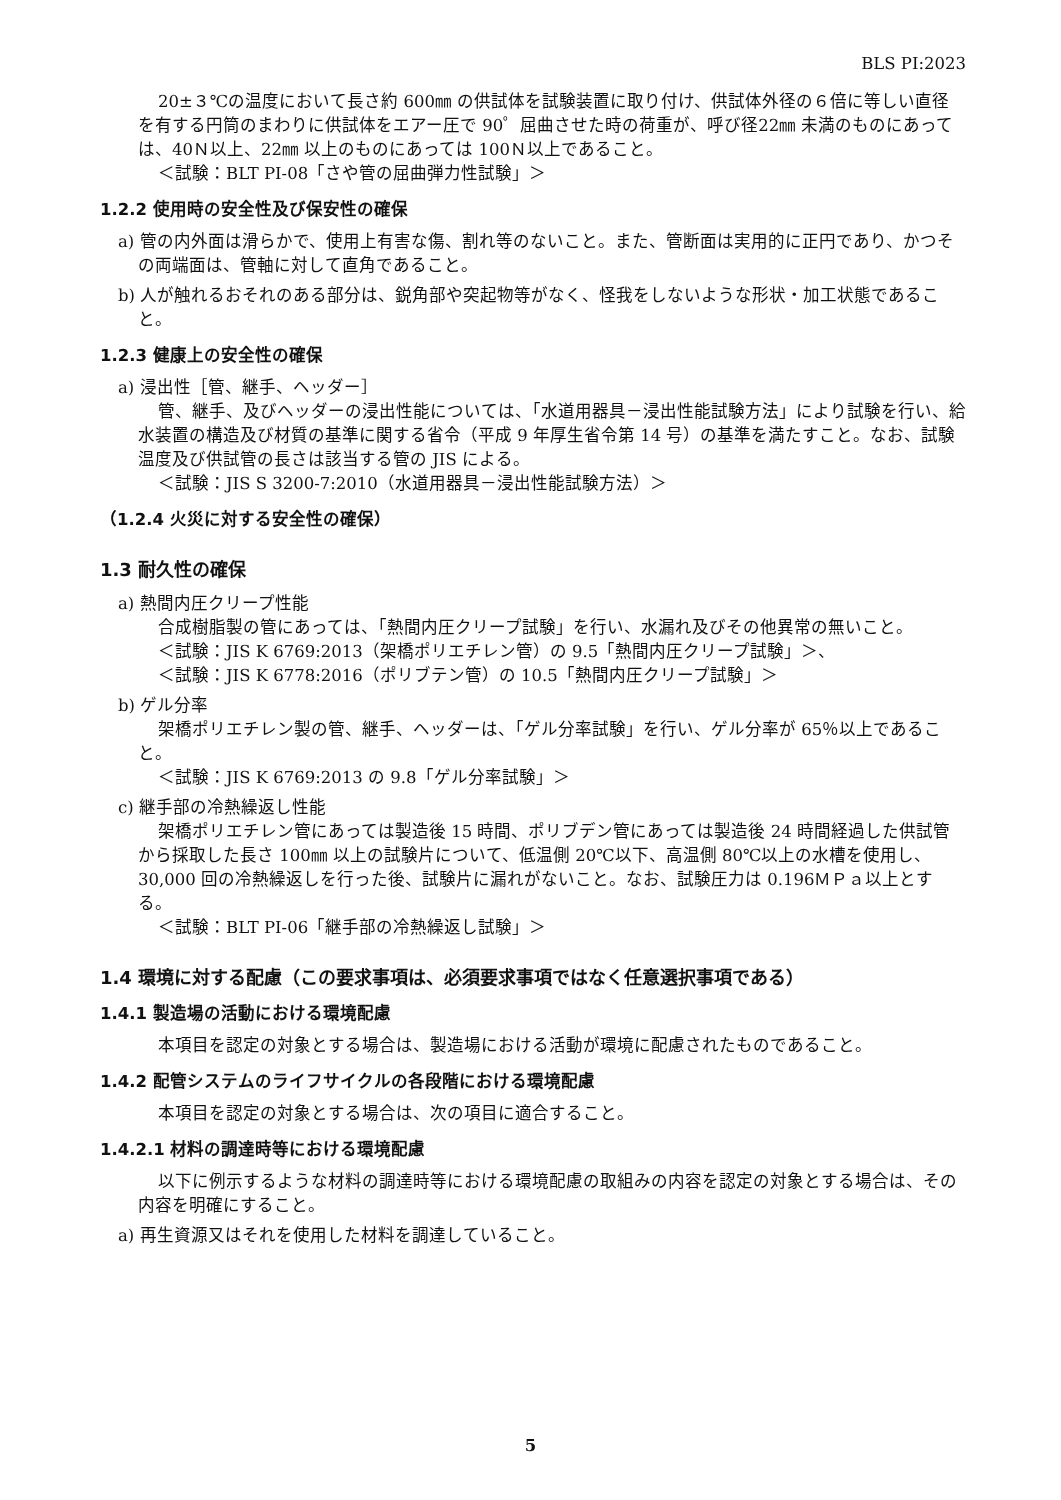BLS PI:2023
20±３℃の温度において長さ約 600㎜ の供試体を試験装置に取り付け、供試体外径の６倍に等しい直径を有する円筒のまわりに供試体をエアー圧で 90゜屈曲させた時の荷重が、呼び径22㎜ 未満のものにあっては、40Ｎ以上、22㎜ 以上のものにあっては 100Ｎ以上であること。
＜試験：BLT PI-08「さや管の屈曲弾力性試験」＞
1.2.2 使用時の安全性及び保安性の確保
a) 管の内外面は滑らかで、使用上有害な傷、割れ等のないこと。また、管断面は実用的に正円であり、かつその両端面は、管軸に対して直角であること。
b) 人が触れるおそれのある部分は、鋭角部や突起物等がなく、怪我をしないような形状・加工状態であること。
1.2.3 健康上の安全性の確保
a) 浸出性［管、継手、ヘッダー］
管、継手、及びヘッダーの浸出性能については、「水道用器具－浸出性能試験方法」により試験を行い、給水装置の構造及び材質の基準に関する省令（平成 9 年厚生省令第 14 号）の基準を満たすこと。なお、試験温度及び供試管の長さは該当する管の JIS による。
＜試験：JIS S 3200-7:2010（水道用器具－浸出性能試験方法）＞
（1.2.4 火災に対する安全性の確保）
1.3 耐久性の確保
a) 熱間内圧クリープ性能
合成樹脂製の管にあっては、「熱間内圧クリープ試験」を行い、水漏れ及びその他異常の無いこと。
＜試験：JIS K 6769:2013（架橋ポリエチレン管）の 9.5「熱間内圧クリープ試験」＞、
＜試験：JIS K 6778:2016（ポリブテン管）の 10.5「熱間内圧クリープ試験」＞
b) ゲル分率
架橋ポリエチレン製の管、継手、ヘッダーは、「ゲル分率試験」を行い、ゲル分率が 65％以上であること。
＜試験：JIS K 6769:2013 の 9.8「ゲル分率試験」＞
c) 継手部の冷熱繰返し性能
架橋ポリエチレン管にあっては製造後 15 時間、ポリブデン管にあっては製造後 24 時間経過した供試管から採取した長さ 100㎜ 以上の試験片について、低温側 20℃以下、高温側 80℃以上の水槽を使用し、30,000 回の冷熱繰返しを行った後、試験片に漏れがないこと。なお、試験圧力は 0.196ＭＰａ以上とする。
＜試験：BLT PI-06「継手部の冷熱繰返し試験」＞
1.4 環境に対する配慮（この要求事項は、必須要求事項ではなく任意選択事項である）
1.4.1 製造場の活動における環境配慮
本項目を認定の対象とする場合は、製造場における活動が環境に配慮されたものであること。
1.4.2 配管システムのライフサイクルの各段階における環境配慮
本項目を認定の対象とする場合は、次の項目に適合すること。
1.4.2.1 材料の調達時等における環境配慮
以下に例示するような材料の調達時等における環境配慮の取組みの内容を認定の対象とする場合は、その内容を明確にすること。
a) 再生資源又はそれを使用した材料を調達していること。
5